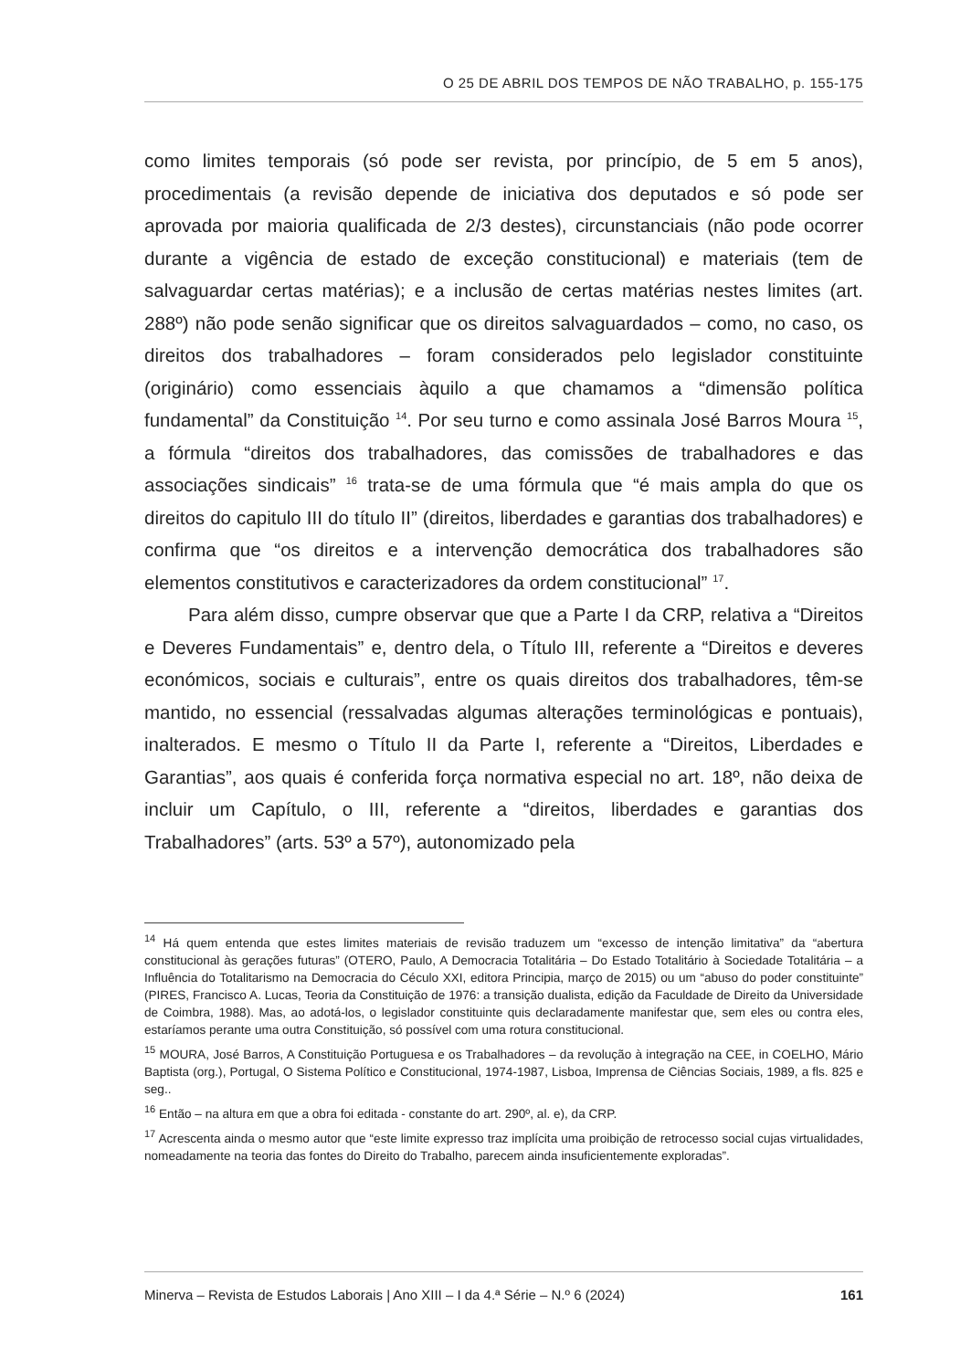O 25 DE ABRIL DOS TEMPOS DE NÃO TRABALHO, p. 155-175
como limites temporais (só pode ser revista, por princípio, de 5 em 5 anos), procedimentais (a revisão depende de iniciativa dos deputados e só pode ser aprovada por maioria qualificada de 2/3 destes), circunstanciais (não pode ocorrer durante a vigência de estado de exceção constitucional) e materiais (tem de salvaguardar certas matérias); e a inclusão de certas matérias nestes limites (art. 288º) não pode senão significar que os direitos salvaguardados – como, no caso, os direitos dos trabalhadores – foram considerados pelo legislador constituinte (originário) como essenciais àquilo a que chamamos a “dimensão política fundamental” da Constituição <sup>14</sup>. Por seu turno e como assinala José Barros Moura <sup>15</sup>, a fórmula “direitos dos trabalhadores, das comissões de trabalhadores e das associações sindicais” <sup>16</sup> trata-se de uma fórmula que “é mais ampla do que os direitos do capitulo III do título II” (direitos, liberdades e garantias dos trabalhadores) e confirma que “os direitos e a intervenção democrática dos trabalhadores são elementos constitutivos e caracterizadores da ordem constitucional” <sup>17</sup>.
Para além disso, cumpre observar que que a Parte I da CRP, relativa a “Direitos e Deveres Fundamentais” e, dentro dela, o Título III, referente a “Direitos e deveres económicos, sociais e culturais”, entre os quais direitos dos trabalhadores, têm-se mantido, no essencial (ressalvadas algumas alterações terminológicas e pontuais), inalterados. E mesmo o Título II da Parte I, referente a “Direitos, Liberdades e Garantias”, aos quais é conferida força normativa especial no art. 18º, não deixa de incluir um Capítulo, o III, referente a “direitos, liberdades e garantias dos Trabalhadores” (arts. 53º a 57º), autonomizado pela
<sup>14</sup> Há quem entenda que estes limites materiais de revisão traduzem um “excesso de intenção limitativa” da “abertura constitucional às gerações futuras” (OTERO, Paulo, A Democracia Totalitária – Do Estado Totalitário à Sociedade Totalitária – a Influência do Totalitarismo na Democracia do Céculo XXI, editora Principia, março de 2015) ou um “abuso do poder constituinte” (PIRES, Francisco A. Lucas, Teoria da Constituição de 1976: a transição dualista, edição da Faculdade de Direito da Universidade de Coimbra, 1988). Mas, ao adotá-los, o legislador constituinte quis declaradamente manifestar que, sem eles ou contra eles, estaríamos perante uma outra Constituição, só possível com uma rotura constitucional.
<sup>15</sup> MOURA, José Barros, A Constituição Portuguesa e os Trabalhadores – da revolução à integração na CEE, in COELHO, Mário Baptista (org.), Portugal, O Sistema Político e Constitucional, 1974-1987, Lisboa, Imprensa de Ciências Sociais, 1989, a fls. 825 e seg..
<sup>16</sup> Então – na altura em que a obra foi editada - constante do art. 290º, al. e), da CRP.
<sup>17</sup> Acrescenta ainda o mesmo autor que “este limite expresso traz implícita uma proibição de retrocesso social cujas virtualidades, nomeadamente na teoria das fontes do Direito do Trabalho, parecem ainda insuficientemente exploradas”.
Minerva – Revista de Estudos Laborais | Ano XIII – I da 4.ª Série – N.º 6 (2024) 161